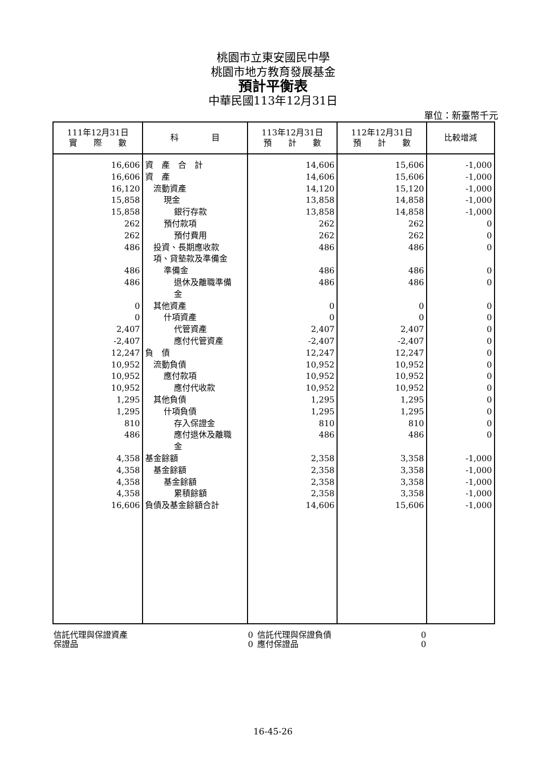桃園市立東安國民中學
桃園市地方教育發展基金
預計平衡表
中華民國113年12月31日
單位：新臺幣千元
| 111年12月31日 實 際 數 | 科 目 | 113年12月31日 預 計 數 | 112年12月31日 預 計 數 | 比較增減 |
| --- | --- | --- | --- | --- |
| 16,606 | 資 產 合 計 | 14,606 | 15,606 | -1,000 |
| 16,606 | 資 產 | 14,606 | 15,606 | -1,000 |
| 16,120 | 流動資產 | 14,120 | 15,120 | -1,000 |
| 15,858 | 現金 | 13,858 | 14,858 | -1,000 |
| 15,858 | 銀行存款 | 13,858 | 14,858 | -1,000 |
| 262 | 預付款項 | 262 | 262 | 0 |
| 262 | 預付費用 | 262 | 262 | 0 |
| 486 | 投資、長期應收款 項、貸墊款及準備金 | 486 | 486 | 0 |
| 486 | 準備金 | 486 | 486 | 0 |
| 486 | 退休及離職準備 金 | 486 | 486 | 0 |
| 0 | 其他資產 | 0 | 0 | 0 |
| 0 | 什項資產 | 0 | 0 | 0 |
| 2,407 | 代管資產 | 2,407 | 2,407 | 0 |
| -2,407 | 應付代管資產 | -2,407 | -2,407 | 0 |
| 12,247 | 負 債 | 12,247 | 12,247 | 0 |
| 10,952 | 流動負債 | 10,952 | 10,952 | 0 |
| 10,952 | 應付款項 | 10,952 | 10,952 | 0 |
| 10,952 | 應付代收款 | 10,952 | 10,952 | 0 |
| 1,295 | 其他負債 | 1,295 | 1,295 | 0 |
| 1,295 | 什項負債 | 1,295 | 1,295 | 0 |
| 810 | 存入保證金 | 810 | 810 | 0 |
| 486 | 應付退休及離職 金 | 486 | 486 | 0 |
| 4,358 | 基金餘額 | 2,358 | 3,358 | -1,000 |
| 4,358 | 基金餘額 | 2,358 | 3,358 | -1,000 |
| 4,358 | 基金餘額 | 2,358 | 3,358 | -1,000 |
| 4,358 | 累積餘額 | 2,358 | 3,358 | -1,000 |
| 16,606 | 負債及基金餘額合計 | 14,606 | 15,606 | -1,000 |
| 信託代理與保證資產 | 0 | 信託代理與保證負債 | 0 |
| 保證品 | 0 | 應付保證品 | 0 |
16-45-26